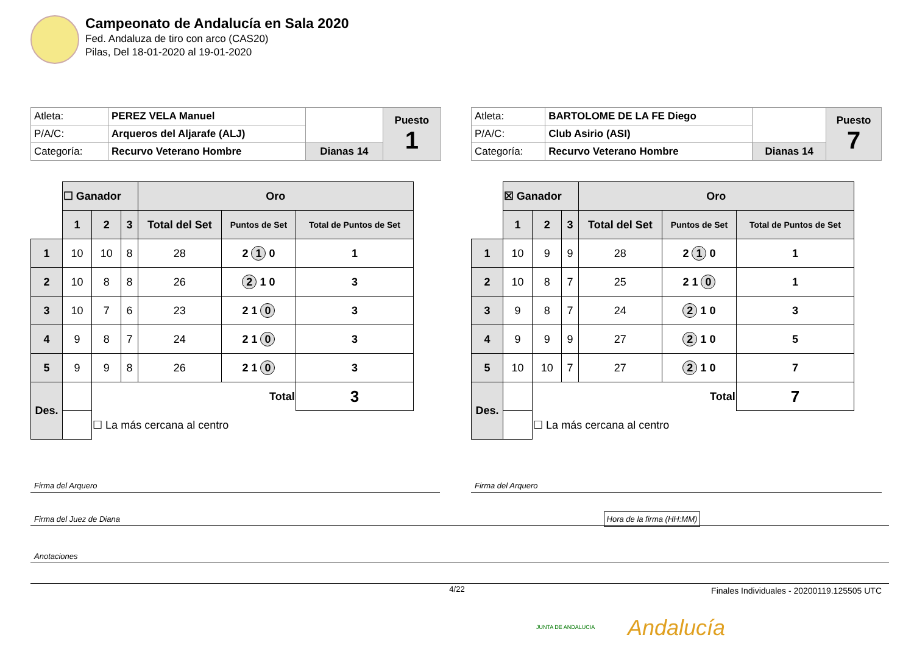Campeonato de Andalucía en Sala 2020
Fed. Andaluza de tiro con arco (CAS20)
Pilas, Del 18-01-2020 al 19-01-2020
| Atleta: | PEREZ VELA Manuel | | Puesto 1 |
| P/A/C: | Arqueros del Aljarafe (ALJ) | | |
| Categoría: | Recurvo Veterano Hombre | Dianas 14 | |
| | ☐ Ganador | | | Oro | | |
| | 1 | 2 | 3 | Total del Set | Puntos de Set | Total de Puntos de Set |
| 1 | 10 | 10 | 8 | 28 | 2 1 0 | 1 |
| 2 | 10 | 8 | 8 | 26 | 2 1 0 | 3 |
| 3 | 10 | 7 | 6 | 23 | 2 1 0 | 3 |
| 4 | 9 | 8 | 7 | 24 | 2 1 0 | 3 |
| 5 | 9 | 9 | 8 | 26 | 2 1 0 | 3 |
| Des. | | Total | | | | 3 |
| | | ☐ La más cercana al centro | | | | |
| Atleta: | BARTOLOME DE LA FE Diego | | Puesto 7 |
| P/A/C: | Club Asirio (ASI) | | |
| Categoría: | Recurvo Veterano Hombre | Dianas 14 | |
| | ☒ Ganador | | | Oro | | |
| | 1 | 2 | 3 | Total del Set | Puntos de Set | Total de Puntos de Set |
| 1 | 10 | 9 | 9 | 28 | 2 1 0 | 1 |
| 2 | 10 | 8 | 7 | 25 | 2 1 0 | 1 |
| 3 | 9 | 8 | 7 | 24 | 2 1 0 | 3 |
| 4 | 9 | 9 | 9 | 27 | 2 1 0 | 5 |
| 5 | 10 | 10 | 7 | 27 | 2 1 0 | 7 |
| Des. | | Total | | | | 7 |
| | | ☐ La más cercana al centro | | | | |
Firma del Arquero Firma del Arquero
Firma del Juez de Diana Hora de la firma (HH:MM)
Anotaciones
4/22
Finales Individuales - 20200119.125505 UTC
Andalucía
JUNTA DE ANDALUCIA